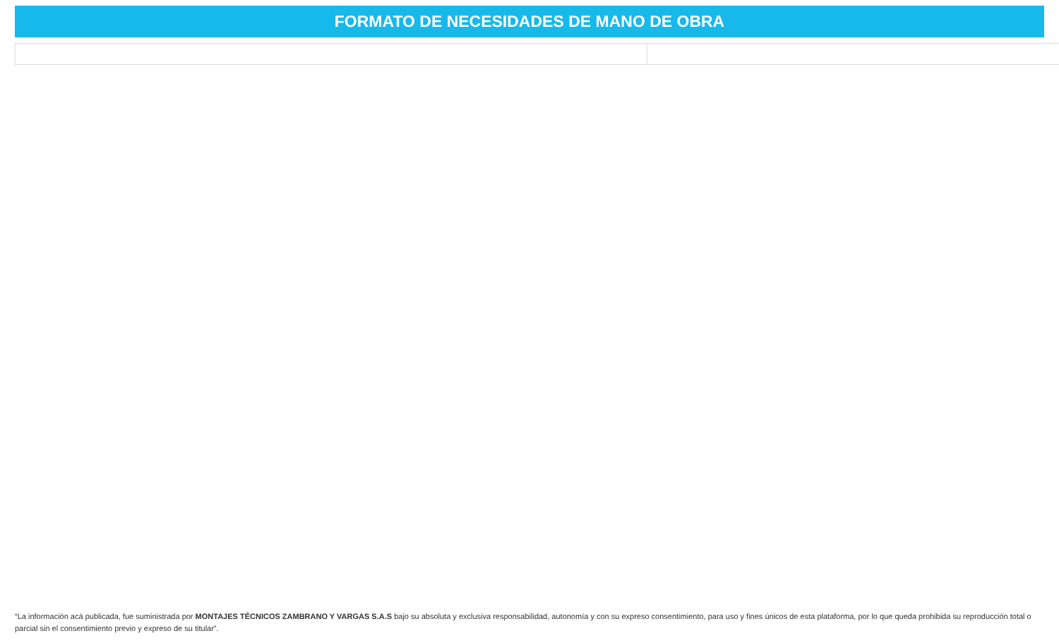FORMATO DE NECESIDADES DE MANO DE OBRA
“La información acá publicada, fue suministrada por MONTAJES TÉCNICOS ZAMBRANO Y VARGAS S.A.S bajo su absoluta y exclusiva responsabilidad, autonomía y con su expreso consentimiento, para uso y fines únicos de esta plataforma, por lo que queda prohibida su reproducción total o parcial sin el consentimiento previo y expreso de su titular”.